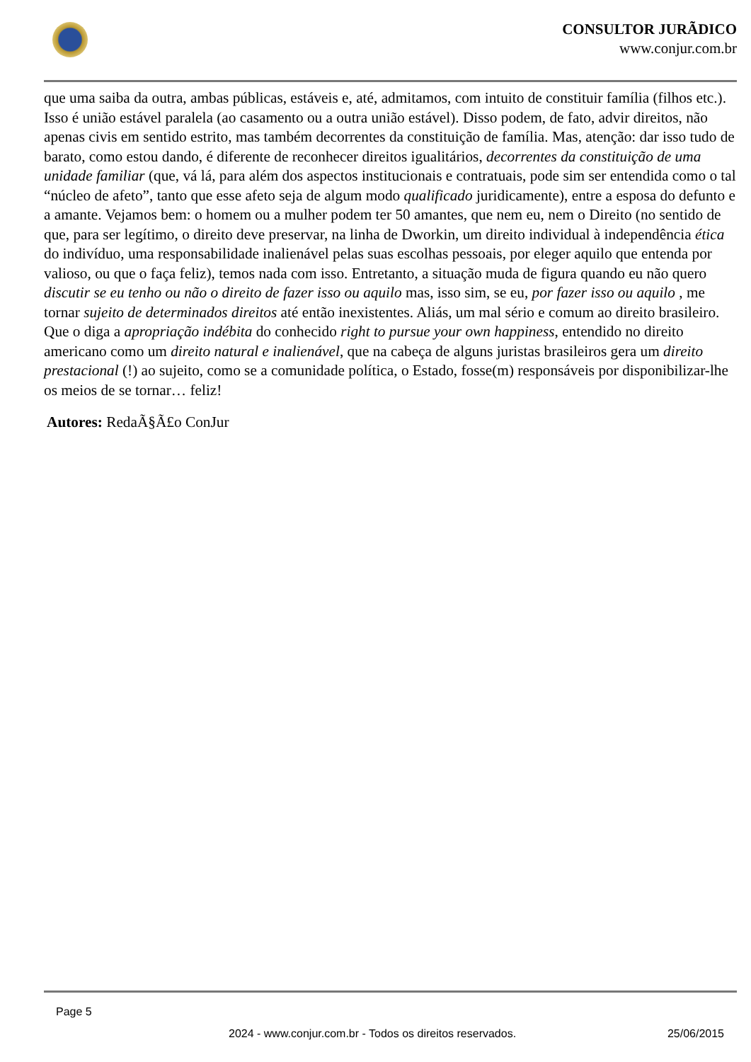CONSULTOR JURÃDICO
www.conjur.com.br
que uma saiba da outra, ambas públicas, estáveis e, até, admitamos, com intuito de constituir família (filhos etc.). Isso é união estável paralela (ao casamento ou a outra união estável). Disso podem, de fato, advir direitos, não apenas civis em sentido estrito, mas também decorrentes da constituição de família. Mas, atenção: dar isso tudo de barato, como estou dando, é diferente de reconhecer direitos igualitários, decorrentes da constituição de uma unidade familiar (que, vá lá, para além dos aspectos institucionais e contratuais, pode sim ser entendida como o tal “núcleo de afeto”, tanto que esse afeto seja de algum modo qualificado juridicamente), entre a esposa do defunto e a amante. Vejamos bem: o homem ou a mulher podem ter 50 amantes, que nem eu, nem o Direito (no sentido de que, para ser legítimo, o direito deve preservar, na linha de Dworkin, um direito individual à independência ética do indivíduo, uma responsabilidade inalienável pelas suas escolhas pessoais, por eleger aquilo que entenda por valioso, ou que o faça feliz), temos nada com isso. Entretanto, a situação muda de figura quando eu não quero discutir se eu tenho ou não o direito de fazer isso ou aquilo mas, isso sim, se eu, por fazer isso ou aquilo , me tornar sujeito de determinados direitos até então inexistentes. Aliás, um mal sério e comum ao direito brasileiro. Que o diga a apropriação indébita do conhecido right to pursue your own happiness, entendido no direito americano como um direito natural e inalienável, que na cabeça de alguns juristas brasileiros gera um direito prestacional (!) ao sujeito, como se a comunidade política, o Estado, fosse(m) responsáveis por disponibilizar-lhe os meios de se tornar… feliz!
Autores: RedaÃ§Ã£o ConJur
Page 5
2024 - www.conjur.com.br - Todos os direitos reservados.
25/06/2015